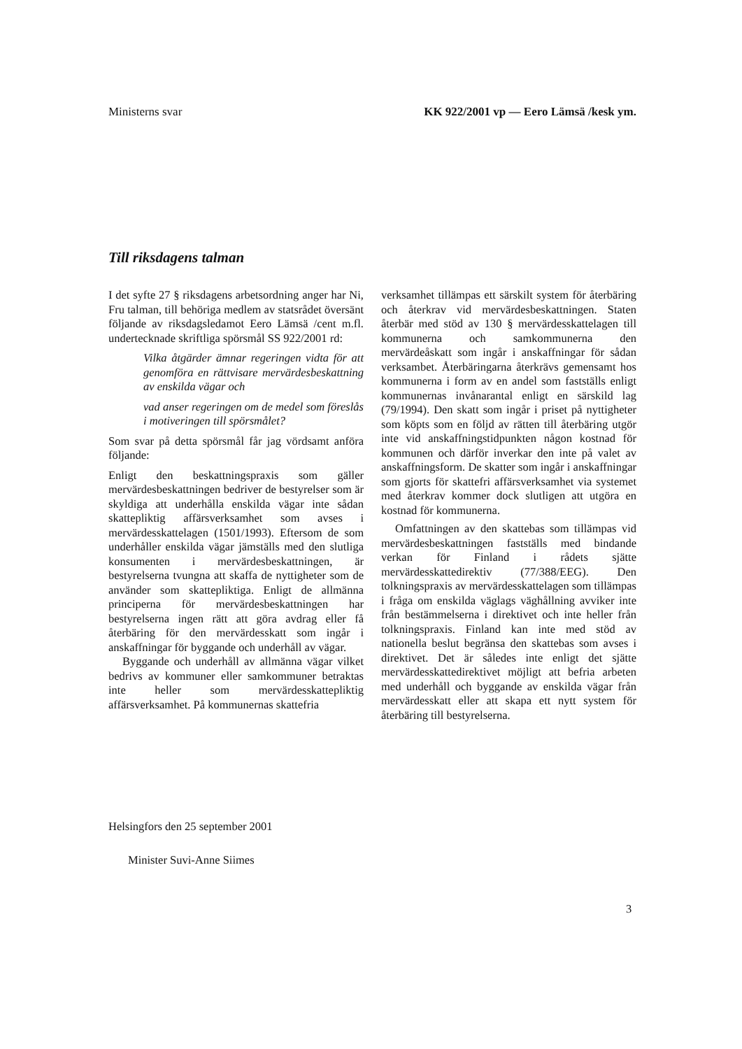Ministerns svar KK 922/2001 vp — Eero Lämsä /kesk ym.
Till riksdagens talman
I det syfte 27 § riksdagens arbetsordning anger har Ni, Fru talman, till behöriga medlem av statsrådet översänt följande av riksdagsledamot Eero Lämsä /cent m.fl. undertecknade skriftliga spörsmål SS 922/2001 rd:
Vilka åtgärder ämnar regeringen vidta för att genomföra en rättvisare mervärdesbeskattning av enskilda vägar och
vad anser regeringen om de medel som föreslås i motiveringen till spörsmålet?
Som svar på detta spörsmål får jag vördsamt anföra följande:
Enligt den beskattningspraxis som gäller mervärdesbeskattningen bedriver de bestyrelser som är skyldiga att underhålla enskilda vägar inte sådan skattepliktig affärsverksamhet som avses i mervärdesskattelagen (1501/1993). Eftersom de som underhåller enskilda vägar jämställs med den slutliga konsumenten i mervärdesbeskattningen, är bestyrelserna tvungna att skaffa de nyttigheter som de använder som skattepliktiga. Enligt de allmänna principerna för mervärdesbeskattningen har bestyrelserna ingen rätt att göra avdrag eller få återbäring för den mervärdesskatt som ingår i anskaffningar för byggande och underhåll av vägar.
Byggande och underhåll av allmänna vägar vilket bedrivs av kommuner eller samkommuner betraktas inte heller som mervärdesskattepliktig affärsverksamhet. På kommunernas skattefria
verksamhet tillämpas ett särskilt system för återbäring och återkrav vid mervärdesbeskattningen. Staten återbär med stöd av 130 § mervärdesskattelagen till kommunerna och samkommunerna den mervärdeåskatt som ingår i anskaffningar för sådan verksambet. Återbäringarna återkrävs gemensamt hos kommunerna i form av en andel som fastställs enligt kommunernas invånarantal enligt en särskild lag (79/1994). Den skatt som ingår i priset på nyttigheter som köpts som en följd av rätten till återbäring utgör inte vid anskaffningstidpunkten någon kostnad för kommunen och därför inverkar den inte på valet av anskaffningsform. De skatter som ingår i anskaffningar som gjorts för skattefri affärsverksamhet via systemet med återkrav kommer dock slutligen att utgöra en kostnad för kommunerna.
Omfattningen av den skattebas som tillämpas vid mervärdesbeskattningen fastställs med bindande verkan för Finland i rådets sjätte mervärdesskattedirektiv (77/388/EEG). Den tolkningspraxis av mervärdesskattelagen som tillämpas i fråga om enskilda väglags väghållning avviker inte från bestämmelserna i direktivet och inte heller från tolkningspraxis. Finland kan inte med stöd av nationella beslut begränsa den skattebas som avses i direktivet. Det är således inte enligt det sjätte mervärdesskattedirektivet möjligt att befria arbeten med underhåll och byggande av enskilda vägar från mervärdesskatt eller att skapa ett nytt system för återbäring till bestyrelserna.
Helsingfors den 25 september 2001
Minister Suvi-Anne Siimes
3